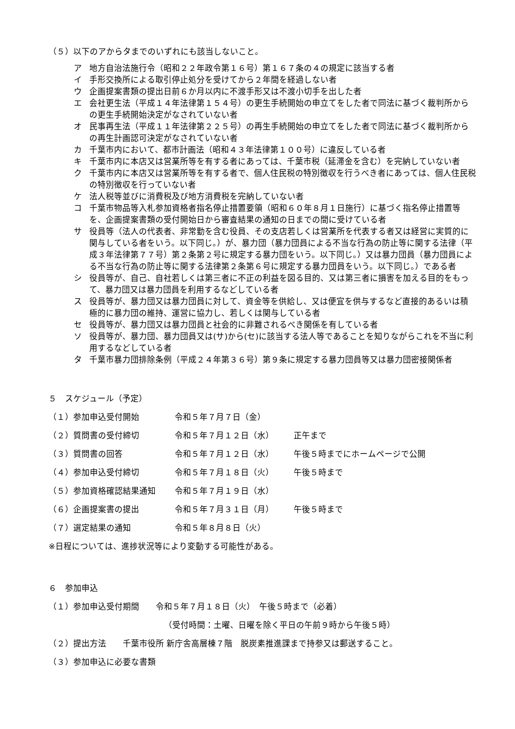（５）以下のアからタまでのいずれにも該当しないこと。
ア 地方自治法施行令（昭和２２年政令第１６号）第１６７条の４の規定に該当する者
イ 手形交換所による取引停止処分を受けてから２年間を経過しない者
ウ 企画提案書類の提出日前６か月以内に不渡手形又は不渡小切手を出した者
エ 会社更生法（平成１４年法律第１５４号）の更生手続開始の申立てをした者で同法に基づく裁判所からの更生手続開始決定がなされていない者
オ 民事再生法（平成１１年法律第２２５号）の再生手続開始の申立てをした者で同法に基づく裁判所からの再生計画認可決定がなされていない者
カ 千葉市内において、都市計画法（昭和４３年法律第１００号）に違反している者
キ 千葉市内に本店又は営業所等を有する者にあっては、千葉市税（延滞金を含む）を完納していない者
ク 千葉市内に本店又は営業所等を有する者で、個人住民税の特別徴収を行うべき者にあっては、個人住民税の特別徴収を行っていない者
ケ 法人税等並びに消費税及び地方消費税を完納していない者
コ 千葉市物品等入札参加資格者指名停止措置要領（昭和６０年８月１日施行）に基づく指名停止措置等を、企画提案書類の受付開始日から審査結果の通知の日までの間に受けている者
サ 役員等（法人の代表者、非常勤を含む役員、その支店若しくは営業所を代表する者又は経営に実質的に関与している者をいう。以下同じ。）が、暴力団（暴力団員による不当な行為の防止等に関する法律（平成３年法律第７７号）第２条第２号に規定する暴力団をいう。以下同じ。）又は暴力団員（暴力団員による不当な行為の防止等に関する法律第２条第６号に規定する暴力団員をいう。以下同じ。）である者
シ 役員等が、自己、自社若しくは第三者に不正の利益を図る目的、又は第三者に損害を加える目的をもって、暴力団又は暴力団員を利用するなどしている者
ス 役員等が、暴力団又は暴力団員に対して、資金等を供給し、又は便宜を供与するなど直接的あるいは積極的に暴力団の維持、運営に協力し、若しくは関与している者
セ 役員等が、暴力団又は暴力団員と社会的に非難されるべき関係を有している者
ソ 役員等が、暴力団、暴力団員又は(サ)から(セ)に該当する法人等であることを知りながらこれを不当に利用するなどしている者
タ 千葉市暴力団排除条例（平成２４年第３６号）第９条に規定する暴力団員等又は暴力団密接関係者
５　スケジュール（予定）
（１）参加申込受付開始 令和５年７月７日（金）
（２）質問書の受付締切 令和５年７月１２日（水） 正午まで
（３）質問書の回答 令和５年７月１２日（水） 午後５時までにホームページで公開
（４）参加申込受付締切 令和５年７月１８日（火） 午後５時まで
（５）参加資格確認結果通知 令和５年７月１９日（水）
（６）企画提案書の提出 令和５年７月３１日（月） 午後５時まで
（７）選定結果の通知 令和５年８月８日（火）
※日程については、進捗状況等により変動する可能性がある。
６　参加申込
（１）参加申込受付期間　　令和５年７月１８日（火）　午後５時まで（必着）
（受付時間：土曜、日曜を除く平日の午前９時から午後５時）
（２）提出方法　　千葉市役所 新庁舎高層棟７階　脱炭素推進課まで持参又は郵送すること。
（３）参加申込に必要な書類